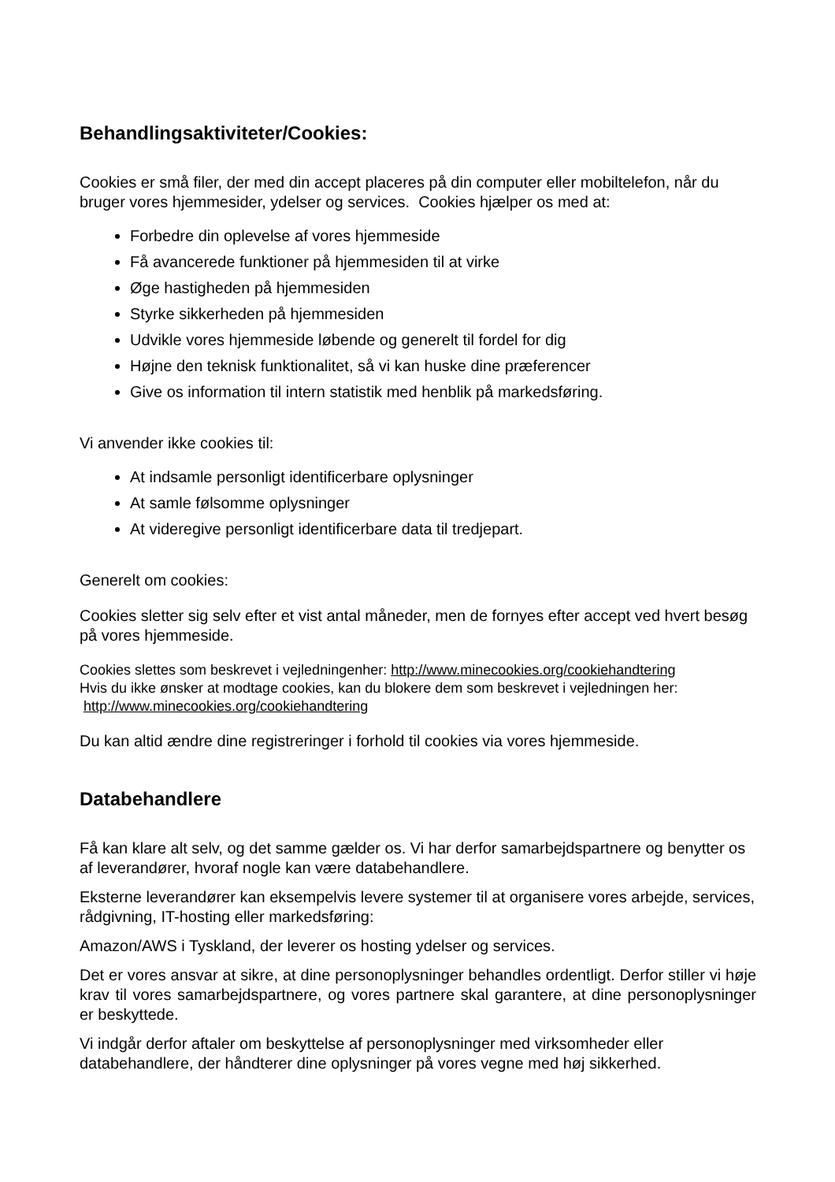Behandlingsaktiviteter/Cookies:
Cookies er små filer, der med din accept placeres på din computer eller mobiltelefon, når du bruger vores hjemmesider, ydelser og services. Cookies hjælper os med at:
Forbedre din oplevelse af vores hjemmeside
Få avancerede funktioner på hjemmesiden til at virke
Øge hastigheden på hjemmesiden
Styrke sikkerheden på hjemmesiden
Udvikle vores hjemmeside løbende og generelt til fordel for dig
Højne den teknisk funktionalitet, så vi kan huske dine præferencer
Give os information til intern statistik med henblik på markedsføring.
Vi anvender ikke cookies til:
At indsamle personligt identificerbare oplysninger
At samle følsomme oplysninger
At videregive personligt identificerbare data til tredjepart.
Generelt om cookies:
Cookies sletter sig selv efter et vist antal måneder, men de fornyes efter accept ved hvert besøg på vores hjemmeside.
Cookies slettes som beskrevet i vejledningenher: http://www.minecookies.org/cookiehandtering
Hvis du ikke ønsker at modtage cookies, kan du blokere dem som beskrevet i vejledningen her:
http://www.minecookies.org/cookiehandtering
Du kan altid ændre dine registreringer i forhold til cookies via vores hjemmeside.
Databehandlere
Få kan klare alt selv, og det samme gælder os. Vi har derfor samarbejdspartnere og benytter os af leverandører, hvoraf nogle kan være databehandlere.
Eksterne leverandører kan eksempelvis levere systemer til at organisere vores arbejde, services, rådgivning, IT-hosting eller markedsføring:
Amazon/AWS i Tyskland, der leverer os hosting ydelser og services.
Det er vores ansvar at sikre, at dine personoplysninger behandles ordentligt. Derfor stiller vi høje krav til vores samarbejdspartnere, og vores partnere skal garantere, at dine personoplysninger er beskyttede.
Vi indgår derfor aftaler om beskyttelse af personoplysninger med virksomheder eller databehandlere, der håndterer dine oplysninger på vores vegne med høj sikkerhed.